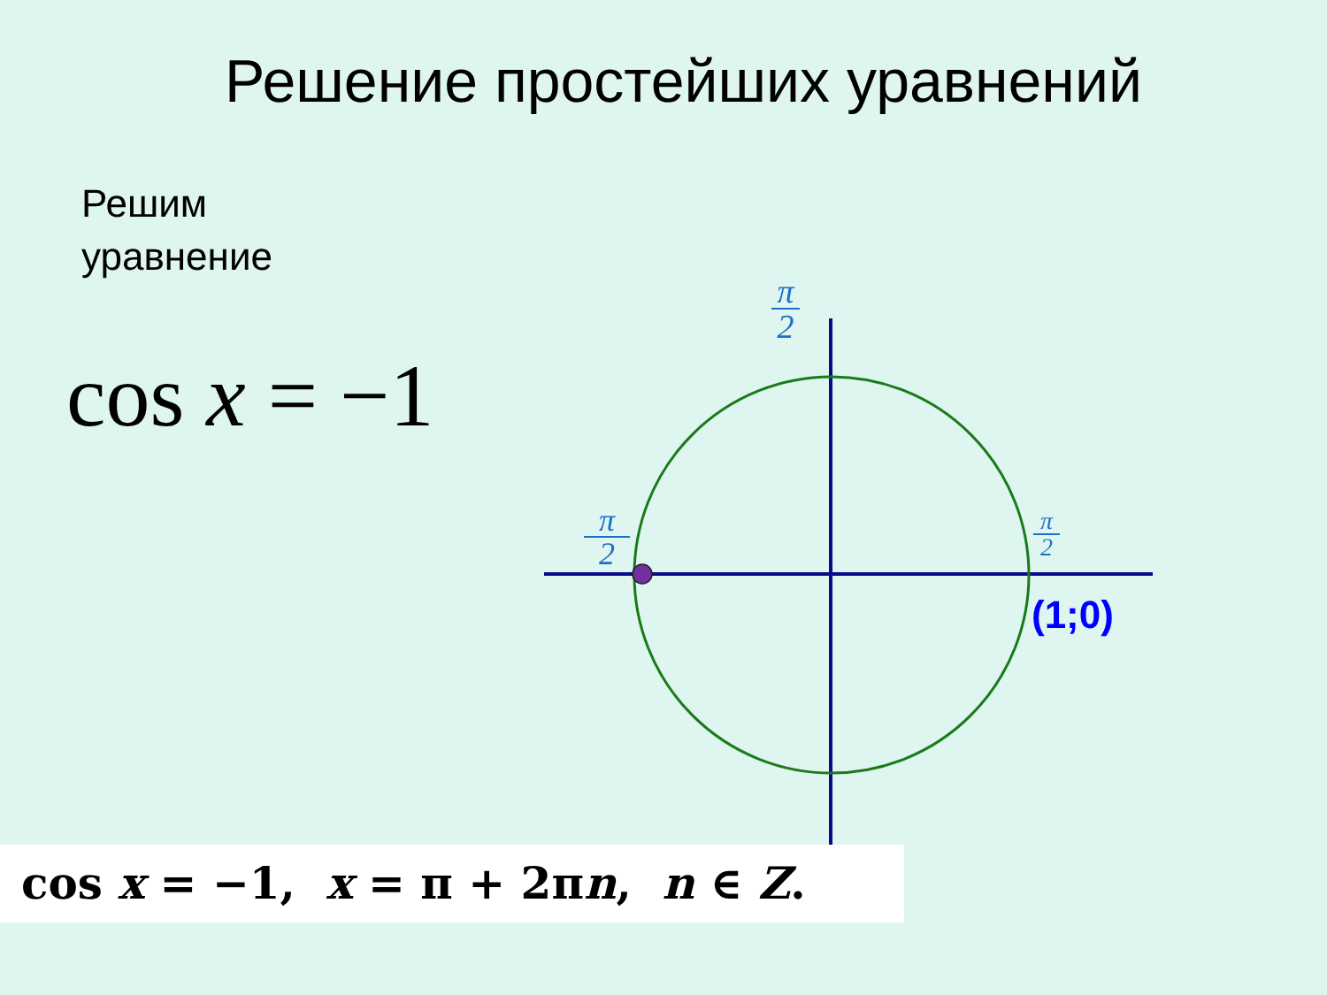Решение простейших уравнений
Решим
уравнение
cos x = −1
π
2
π
2
π
2
(1;0)
cos x = −1, x = π + 2πn, n ∈ Z.